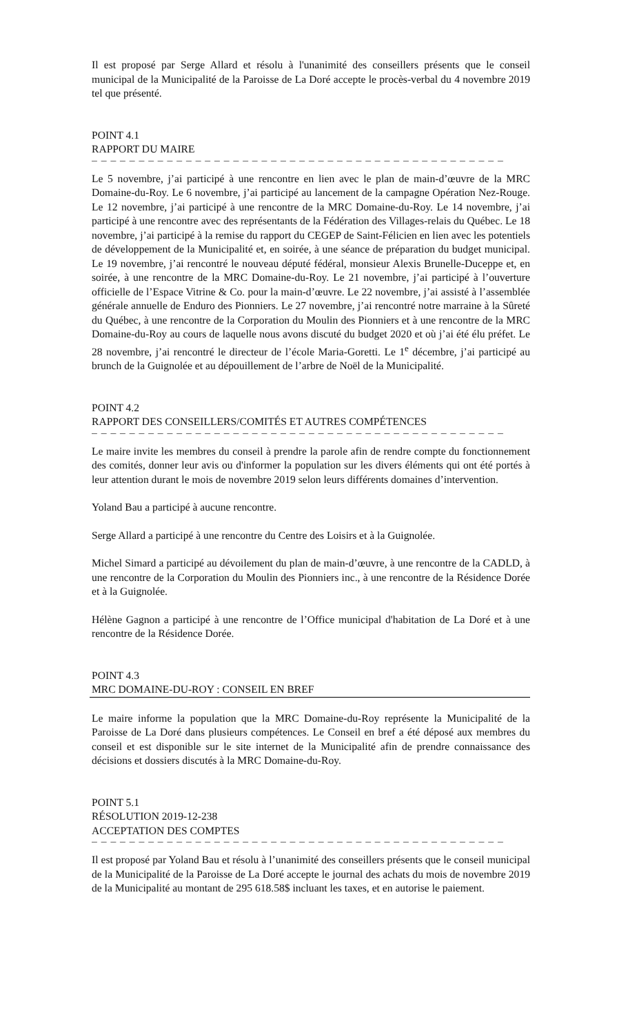Il est proposé par Serge Allard et résolu à l'unanimité des conseillers présents que le conseil municipal de la Municipalité de la Paroisse de La Doré accepte le procès-verbal du 4 novembre 2019 tel que présenté.
POINT 4.1
RAPPORT DU MAIRE
– – – – – – – – – – – – – – – – – – – – – – – – – – – – – – – – – – – – – – – – – – – – – – – – – – – – – – – – – – – –
Le 5 novembre, j’ai participé à une rencontre en lien avec le plan de main-d’œuvre de la MRC Domaine-du-Roy. Le 6 novembre, j’ai participé au lancement de la campagne Opération Nez-Rouge. Le 12 novembre, j’ai participé à une rencontre de la MRC Domaine-du-Roy. Le 14 novembre, j’ai participé à une rencontre avec des représentants de la Fédération des Villages-relais du Québec. Le 18 novembre, j’ai participé à la remise du rapport du CEGEP de Saint-Félicien en lien avec les potentiels de développement de la Municipalité et, en soirée, à une séance de préparation du budget municipal. Le 19 novembre, j’ai rencontré le nouveau député fédéral, monsieur Alexis Brunelle-Duceppe et, en soirée, à une rencontre de la MRC Domaine-du-Roy. Le 21 novembre, j’ai participé à l’ouverture officielle de l’Espace Vitrine & Co. pour la main-d’œuvre. Le 22 novembre, j’ai assisté à l’assemblée générale annuelle de Enduro des Pionniers. Le 27 novembre, j’ai rencontré notre marraine à la Sûreté du Québec, à une rencontre de la Corporation du Moulin des Pionniers et à une rencontre de la MRC Domaine-du-Roy au cours de laquelle nous avons discuté du budget 2020 et où j’ai été élu préfet. Le 28 novembre, j’ai rencontré le directeur de l’école Maria-Goretti. Le 1<sup>e</sup> décembre, j’ai participé au brunch de la Guignolée et au dépouillement de l’arbre de Noël de la Municipalité.
POINT 4.2
RAPPORT DES CONSEILLERS/COMITÉS ET AUTRES COMPÉTENCES
– – – – – – – – – – – – – – – – – – – – – – – – – – – – – – – – – – – – – – – – – – – – – – – – – – – – – – – – – – – –
Le maire invite les membres du conseil à prendre la parole afin de rendre compte du fonctionnement des comités, donner leur avis ou d'informer la population sur les divers éléments qui ont été portés à leur attention durant le mois de novembre 2019 selon leurs différents domaines d’intervention.
Yoland Bau a participé à aucune rencontre.
Serge Allard a participé à une rencontre du Centre des Loisirs et à la Guignolée.
Michel Simard a participé au dévoilement du plan de main-d’œuvre, à une rencontre de la CADLD, à une rencontre de la Corporation du Moulin des Pionniers inc., à une rencontre de la Résidence Dorée et à la Guignolée.
Hélène Gagnon a participé à une rencontre de l’Office municipal d'habitation de La Doré et à une rencontre de la Résidence Dorée.
POINT 4.3
MRC DOMAINE-DU-ROY : CONSEIL EN BREF
Le maire informe la population que la MRC Domaine-du-Roy représente la Municipalité de la Paroisse de La Doré dans plusieurs compétences. Le Conseil en bref a été déposé aux membres du conseil et est disponible sur le site internet de la Municipalité afin de prendre connaissance des décisions et dossiers discutés à la MRC Domaine-du-Roy.
POINT 5.1
RÉSOLUTION 2019-12-238
ACCEPTATION DES COMPTES
– – – – – – – – – – – – – – – – – – – – – – – – – – – – – – – – – – – – – – – – – – – – – – – – – – – – – – – – – – – –
Il est proposé par Yoland Bau et résolu à l’unanimité des conseillers présents que le conseil municipal de la Municipalité de la Paroisse de La Doré accepte le journal des achats du mois de novembre 2019 de la Municipalité au montant de 295 618.58$ incluant les taxes, et en autorise le paiement.